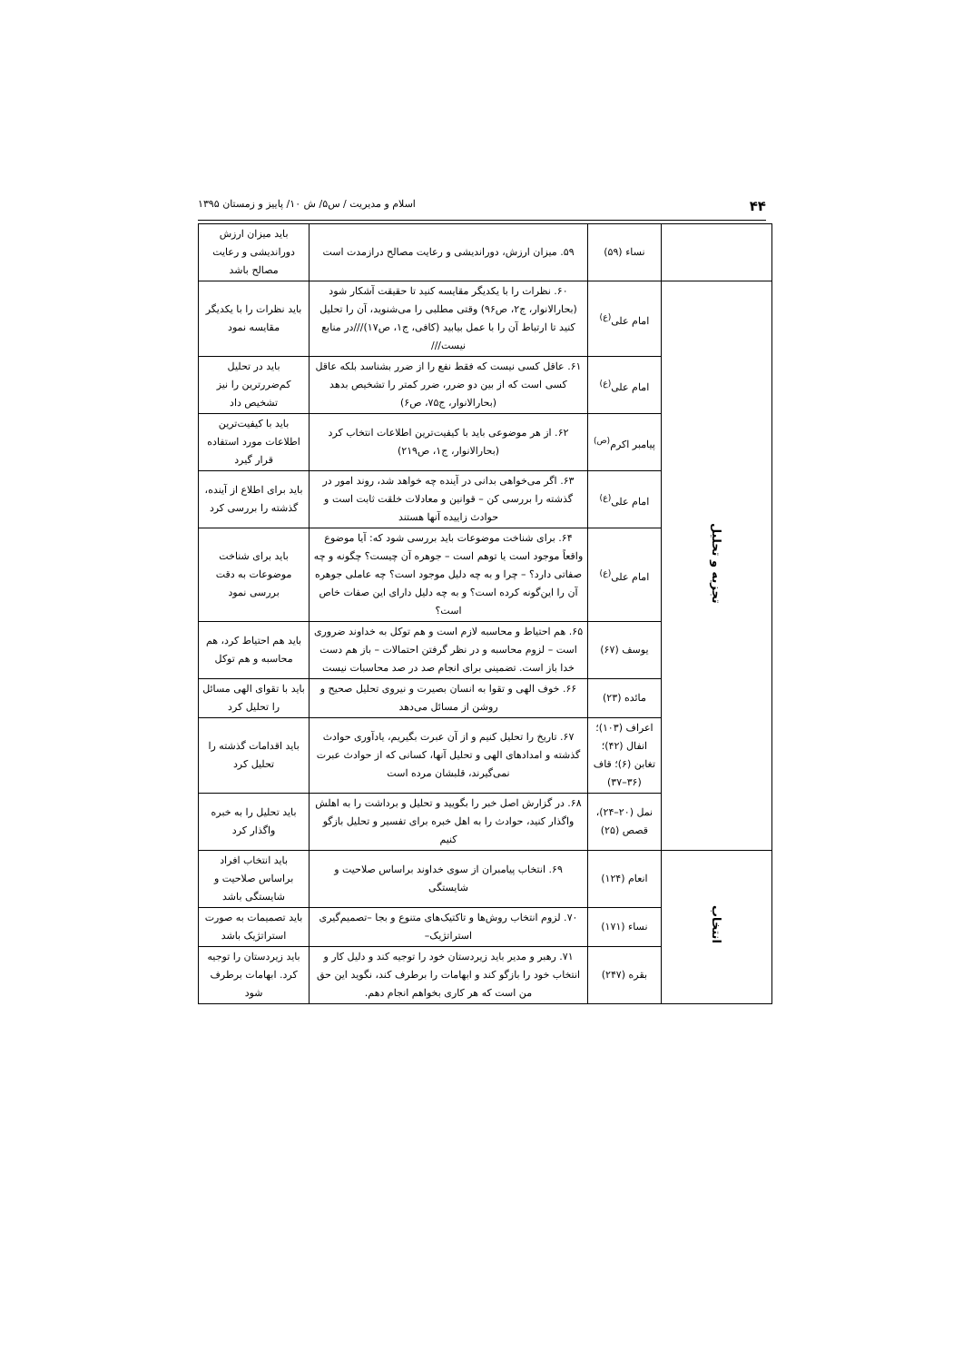۴۴ اسلام و مدیریت / س۵/ ش ۱۰/ پاییز و زمستان ۱۳۹۵
| | نساء (۵۹) | ۵۹. میزان ارزش، دوراندیشی و رعایت مصالح درازمدت است | باید میزان ارزش دوراندیشی و رعایت مصالح باشد |
| تجزیه و تحلیل | امام علی<sup>(ع)</sup> | ۶۰. نظرات را با یکدیگر مقایسه کنید تا حقیقت آشکار شود (بحارالانوار، ج۲، ص۹۶) وقتی مطلبی را می‌شنوید، آن را تحلیل کنید تا ارتباط آن را با عمل بیابید (کافی، ج۱، ص۱۷)///در منابع نیست/// | باید نظرات را با یکدیگر مقایسه نمود |
| | امام علی<sup>(ع)</sup> | ۶۱. عاقل کسی نیست که فقط نفع را از ضرر بشناسد بلکه عاقل کسی است که از بین دو ضرر، ضرر کمتر را تشخیص بدهد (بحارالانوار، ج۷۵، ص۶) | باید در تحلیل کم‌ضررترین را نیز تشخیص داد |
| | پیامبر اکرم<sup>(ص)</sup> | ۶۲. از هر موضوعی باید با کیفیت‌ترین اطلاعات انتخاب کرد (بحارالانوار، ج۱، ص۲۱۹) | باید با کیفیت‌ترین اطلاعات مورد استفاده قرار گیرد |
| | امام علی<sup>(ع)</sup> | ۶۳. اگر می‌خواهی بدانی در آینده چه خواهد شد، روند امور در گذشته را بررسی کن – قوانین و معادلات خلقت ثابت است و حوادث زاییده آنها هستند | باید برای اطلاع از آینده، گذشته را بررسی کرد |
| | امام علی<sup>(ع)</sup> | ۶۴. برای شناخت موضوعات باید بررسی شود که: آیا موضوع واقعاً موجود است یا توهم است – جوهره آن چیست؟ چگونه و چه صفاتی دارد؟ – چرا و به چه دلیل موجود است؟ چه عاملی جوهره آن را این‌گونه کرده است؟ و به چه دلیل دارای این صفات خاص است؟ | باید برای شناخت موضوعات به دقت بررسی نمود |
| | یوسف (۶۷) | ۶۵. هم احتیاط و محاسبه لازم است و هم توکل به خداوند ضروری است – لزوم محاسبه و در نظر گرفتن احتمالات – باز هم دست خدا باز است. تضمینی برای انجام صد در صد محاسبات نیست | باید هم احتیاط کرد، هم محاسبه و هم توکل |
| | مائده (۲۳) | ۶۶. خوف الهی و تقوا به انسان بصیرت و نیروی تحلیل صحیح و روشن از مسائل می‌دهد | باید با تقوای الهی مسائل را تحلیل کرد |
| | اعراف (۱۰۳)؛ انفال (۴۲)؛ تغابن (۶)؛ قاف (۳۶–۳۷) | ۶۷. تاریخ را تحلیل کنیم و از آن عبرت بگیریم، یادآوری حوادث گذشته و امدادهای الهی و تحلیل آنها، کسانی که از حوادث عبرت نمی‌گیرند، قلبشان مرده است | باید اقدامات گذشته را تحلیل کرد |
| | نمل (۲۰–۲۴)، قصص (۲۵) | ۶۸. در گزارش اصل خبر را بگویید و تحلیل و برداشت را به اهلش واگذار کنید، حوادث را به اهل خبره برای تفسیر و تحلیل بازگو کنیم | باید تحلیل را به خبره واگذار کرد |
| انتخاب | انعام (۱۲۴) | ۶۹. انتخاب پیامبران از سوی خداوند براساس صلاحیت و شایستگی | باید انتخاب افراد براساس صلاحیت و شایستگی باشد |
| | نساء (۱۷۱) | ۷۰. لزوم انتخاب روش‌ها و تاکتیک‌های متنوع و بجا –تصمیم‌گیری استراتژیک– | باید تصمیمات به صورت استراتژیک باشد |
| | بقره (۲۴۷) | ۷۱. رهبر و مدیر باید زیردستان خود را توجیه کند و دلیل کار و انتخاب خود را بازگو کند و ابهامات را برطرف کند، نگوید این حق من است که هر کاری بخواهم انجام دهم. | باید زیردستان را توجیه کرد. ابهامات برطرف شود |